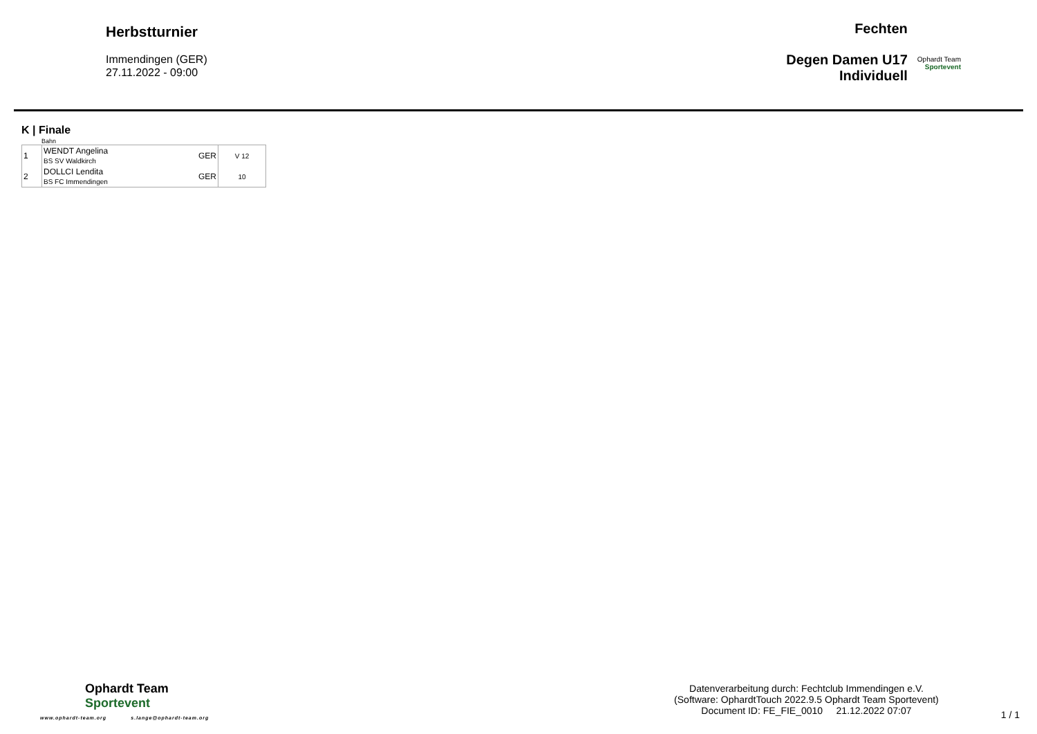Herbstturnier
Immendingen (GER)
27.11.2022 - 09:00
Fechten
Degen Damen U17
Individuell
Ophardt Team
Sportevent
K | Finale
Bahn
| 1 | WENDT Angelina BS SV Waldkirch | GER | V 12 |
| 2 | DOLLCI Lendita BS FC Immendingen | GER | 10 |
Ophardt Team
Sportevent
www.ophardt-team.org s.lange@ophardt-team.org
Datenverarbeitung durch: Fechtclub Immendingen e.V.
(Software: OphardtTouch 2022.9.5 Ophardt Team Sportevent)
Document ID: FE_FIE_0010 21.12.2022 07:07
1 / 1